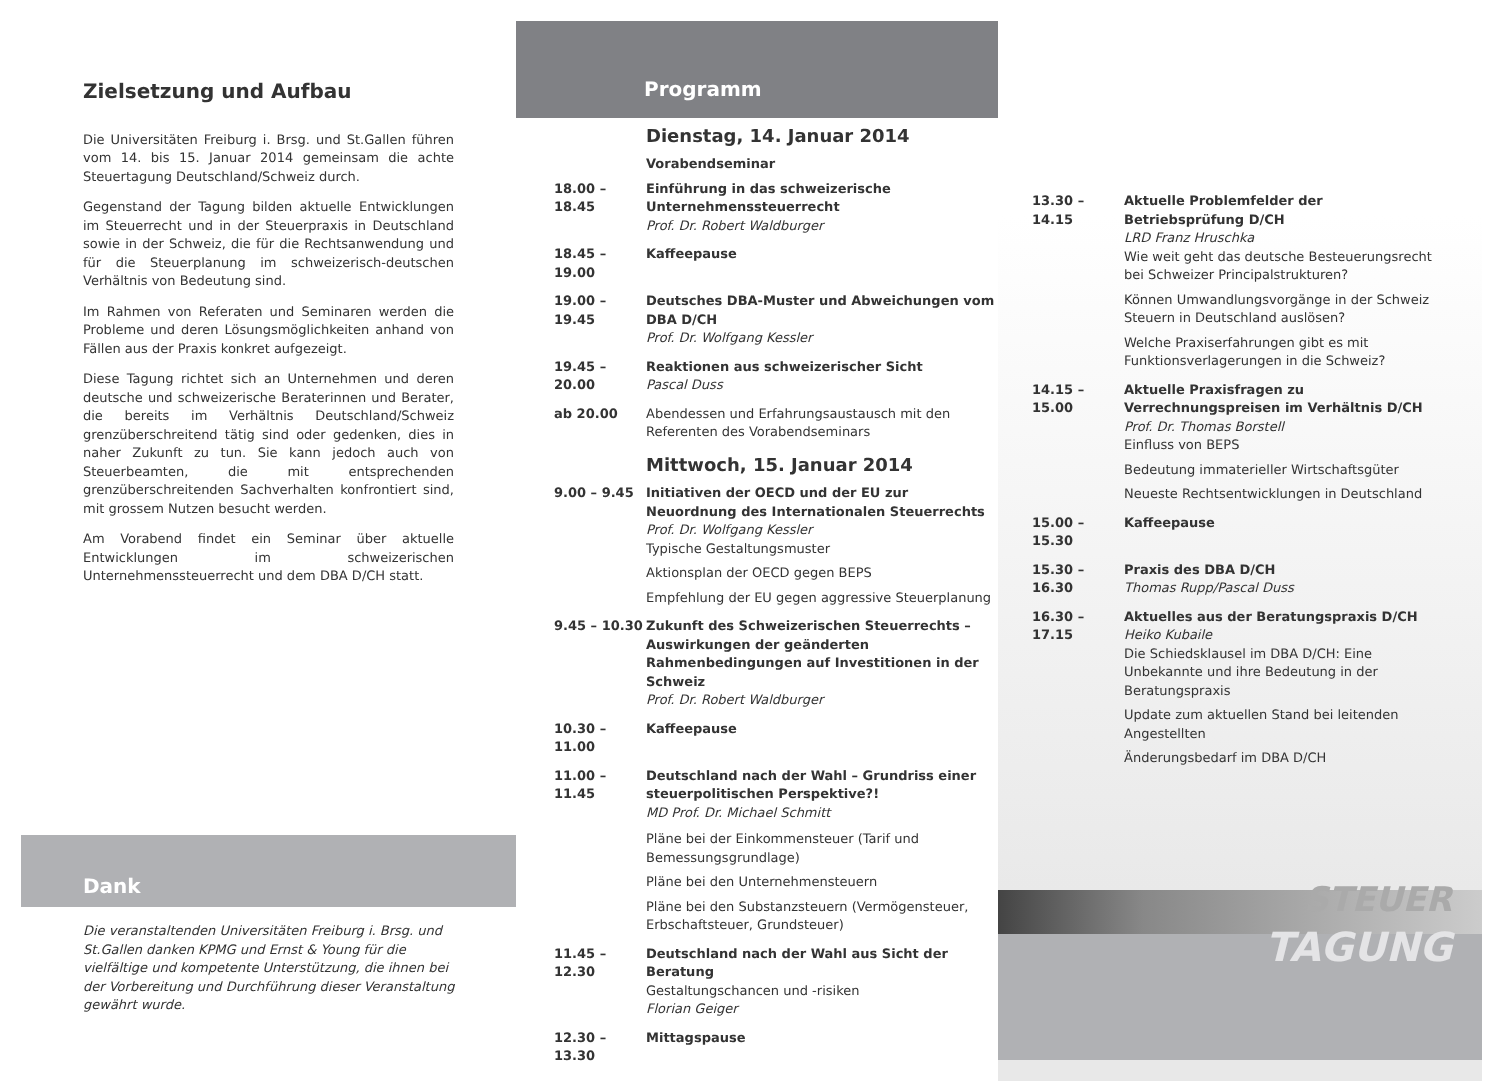Dank
Zielsetzung und Aufbau
Die Universitäten Freiburg i. Brsg. und St.Gallen führen vom 14. bis 15. Januar 2014 gemeinsam die achte Steuertagung Deutschland/Schweiz durch.
Gegenstand der Tagung bilden aktuelle Entwicklungen im Steuerrecht und in der Steuerpraxis in Deutschland sowie in der Schweiz, die für die Rechtsanwendung und für die Steuerplanung im schweizerisch-deutschen Verhältnis von Bedeutung sind.
Im Rahmen von Referaten und Seminaren werden die Probleme und deren Lösungsmöglichkeiten anhand von Fällen aus der Praxis konkret aufgezeigt.
Diese Tagung richtet sich an Unternehmen und deren deutsche und schweizerische Beraterinnen und Berater, die bereits im Verhältnis Deutschland/Schweiz grenzüberschreitend tätig sind oder gedenken, dies in naher Zukunft zu tun. Sie kann jedoch auch von Steuerbeamten, die mit entsprechenden grenzüberschreitenden Sachverhalten konfrontiert sind, mit grossem Nutzen besucht werden.
Am Vorabend findet ein Seminar über aktuelle Entwicklungen im schweizerischen Unternehmenssteuerrecht und dem DBA D/CH statt.
Die veranstaltenden Universitäten Freiburg i. Brsg. und St.Gallen danken KPMG und Ernst & Young für die vielfältige und kompetente Unterstützung, die ihnen bei der Vorbereitung und Durchführung dieser Veranstaltung gewährt wurde.
Programm
Dienstag, 14. Januar 2014
Vorabendseminar
18.00 – 18.45
Einführung in das schweizerische Unternehmenssteuerrecht
Prof. Dr. Robert Waldburger
18.45 – 19.00
Kaffeepause
19.00 – 19.45
Deutsches DBA-Muster und Abweichungen vom DBA D/CH
Prof. Dr. Wolfgang Kessler
19.45 – 20.00
Reaktionen aus schweizerischer Sicht
Pascal Duss
ab 20.00 Abendessen und Erfahrungsaustausch mit den Referenten des Vorabendseminars
Mittwoch, 15. Januar 2014
9.00 – 9.45 Initiativen der OECD und der EU zur Neuordnung des Internationalen Steuerrechts
Prof. Dr. Wolfgang Kessler
Typische Gestaltungsmuster
Aktionsplan der OECD gegen BEPS
Empfehlung der EU gegen aggressive Steuerplanung
9.45 – 10.30
Zukunft des Schweizerischen Steuerrechts – Auswirkungen der geänderten Rahmenbedingungen auf Investitionen in der Schweiz
Prof. Dr. Robert Waldburger
10.30 – 11.00
Kaffeepause
11.00 – 11.45
Deutschland nach der Wahl – Grundriss einer steuerpolitischen Perspektive?!
MD Prof. Dr. Michael Schmitt
Pläne bei der Einkommensteuer (Tarif und Bemessungsgrundlage)
Pläne bei den Unternehmensteuern
Pläne bei den Substanzsteuern (Vermögensteuer, Erbschaftsteuer, Grundsteuer)
11.45 – 12.30
Deutschland nach der Wahl aus Sicht der Beratung
Gestaltungschancen und -risiken
Florian Geiger
12.30 – 13.30
Mittagspause
13.30 – 14.15
Aktuelle Problemfelder der Betriebsprüfung D/CH
LRD Franz Hruschka
Wie weit geht das deutsche Besteuerungsrecht bei Schweizer Principalstrukturen?
Können Umwandlungsvorgänge in der Schweiz Steuern in Deutschland auslösen?
Welche Praxiserfahrungen gibt es mit Funktionsverlagerungen in die Schweiz?
14.15 – 15.00
Aktuelle Praxisfragen zu Verrechnungspreisen im Verhältnis D/CH
Prof. Dr. Thomas Borstell
Einfluss von BEPS
Bedeutung immaterieller Wirtschaftsgüter
Neueste Rechtsentwicklungen in Deutschland
15.00 – 15.30
Kaffeepause
15.30 – 16.30
Praxis des DBA D/CH
Thomas Rupp/Pascal Duss
16.30 – 17.15
Aktuelles aus der Beratungspraxis D/CH
Heiko Kubaile
Die Schiedsklausel im DBA D/CH: Eine Unbekannte und ihre Bedeutung in der Beratungspraxis
Update zum aktuellen Stand bei leitenden Angestellten
Änderungsbedarf im DBA D/CH
STEUER
TAGUNG